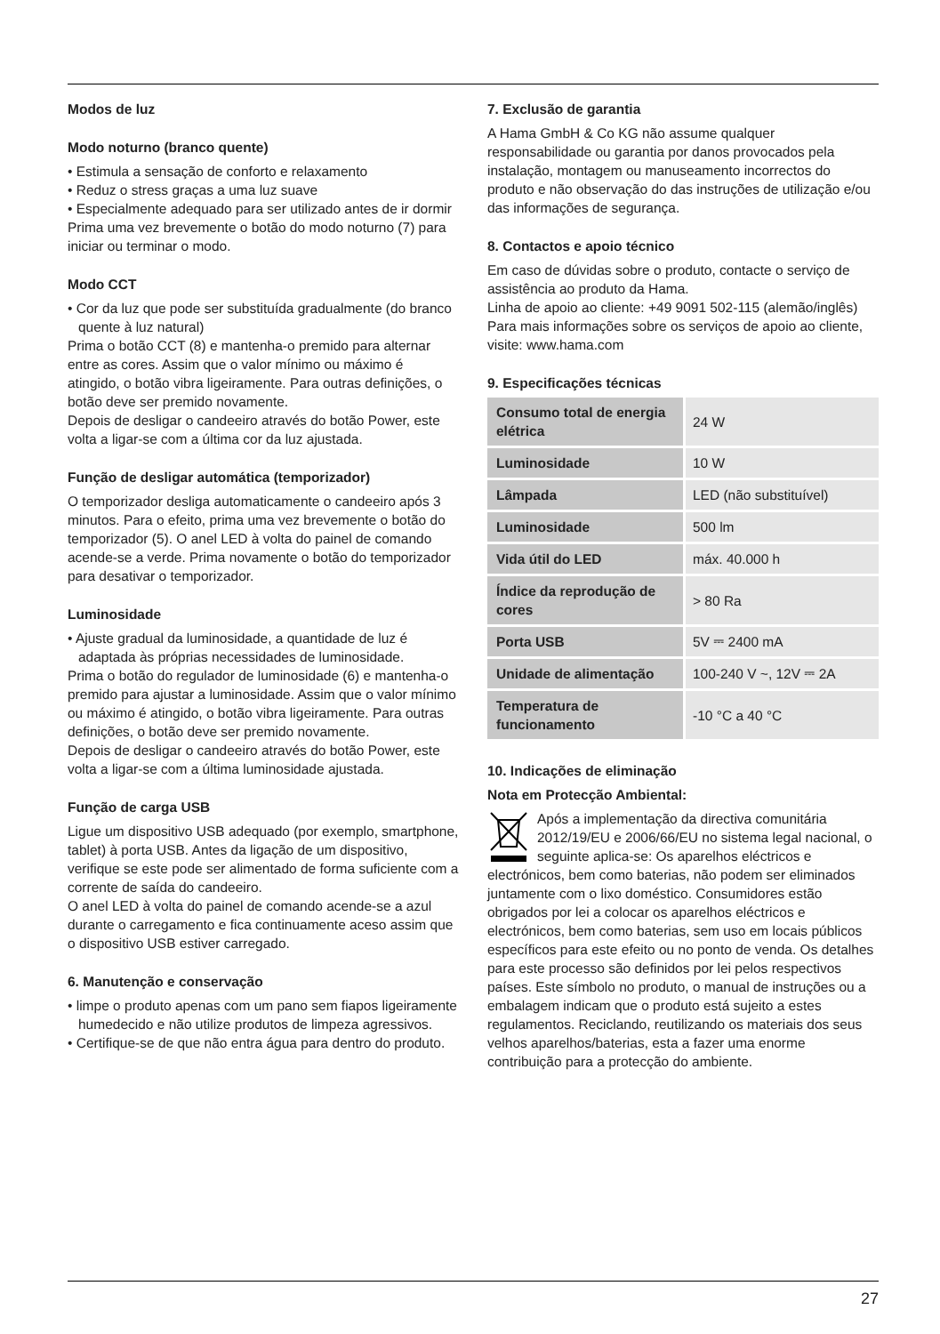Modos de luz
Modo noturno (branco quente)
• Estimula a sensação de conforto e relaxamento
• Reduz o stress graças a uma luz suave
• Especialmente adequado para ser utilizado antes de ir dormir
Prima uma vez brevemente o botão do modo noturno (7) para iniciar ou terminar o modo.
Modo CCT
• Cor da luz que pode ser substituída gradualmente (do branco quente à luz natural)
Prima o botão CCT (8) e mantenha-o premido para alternar entre as cores. Assim que o valor mínimo ou máximo é atingido, o botão vibra ligeiramente. Para outras definições, o botão deve ser premido novamente.
Depois de desligar o candeeiro através do botão Power, este volta a ligar-se com a última cor da luz ajustada.
Função de desligar automática (temporizador)
O temporizador desliga automaticamente o candeeiro após 3 minutos. Para o efeito, prima uma vez brevemente o botão do temporizador (5). O anel LED à volta do painel de comando acende-se a verde. Prima novamente o botão do temporizador para desativar o temporizador.
Luminosidade
• Ajuste gradual da luminosidade, a quantidade de luz é adaptada às próprias necessidades de luminosidade.
Prima o botão do regulador de luminosidade (6) e mantenha-o premido para ajustar a luminosidade. Assim que o valor mínimo ou máximo é atingido, o botão vibra ligeiramente. Para outras definições, o botão deve ser premido novamente.
Depois de desligar o candeeiro através do botão Power, este volta a ligar-se com a última luminosidade ajustada.
Função de carga USB
Ligue um dispositivo USB adequado (por exemplo, smartphone, tablet) à porta USB. Antes da ligação de um dispositivo, verifique se este pode ser alimentado de forma suficiente com a corrente de saída do candeeiro.
O anel LED à volta do painel de comando acende-se a azul durante o carregamento e fica continuamente aceso assim que o dispositivo USB estiver carregado.
6. Manutenção e conservação
• limpe o produto apenas com um pano sem fiapos ligeiramente humedecido e não utilize produtos de limpeza agressivos.
• Certifique-se de que não entra água para dentro do produto.
7. Exclusão de garantia
A Hama GmbH & Co KG não assume qualquer responsabilidade ou garantia por danos provocados pela instalação, montagem ou manuseamento incorrectos do produto e não observação do das instruções de utilização e/ou das informações de segurança.
8. Contactos e apoio técnico
Em caso de dúvidas sobre o produto, contacte o serviço de assistência ao produto da Hama.
Linha de apoio ao cliente: +49 9091 502-115 (alemão/inglês)
Para mais informações sobre os serviços de apoio ao cliente, visite: www.hama.com
9. Especificações técnicas
| Consumo total de energia elétrica | 24 W |
| Luminosidade | 10 W |
| Lâmpada | LED (não substituível) |
| Luminosidade | 500 lm |
| Vida útil do LED | máx. 40.000 h |
| Índice da reprodução de cores | > 80 Ra |
| Porta USB | 5V ⎓ 2400 mA |
| Unidade de alimentação | 100-240 V ~, 12V ⎓ 2A |
| Temperatura de funcionamento | -10 °C a 40 °C |
10. Indicações de eliminação
Nota em Protecção Ambiental:
Após a implementação da directiva comunitária 2012/19/EU e 2006/66/EU no sistema legal nacional, o seguinte aplica-se: Os aparelhos eléctricos e electrónicos, bem como baterias, não podem ser eliminados juntamente com o lixo doméstico. Consumidores estão obrigados por lei a colocar os aparelhos eléctricos e electrónicos, bem como baterias, sem uso em locais públicos específicos para este efeito ou no ponto de venda. Os detalhes para este processo são definidos por lei pelos respectivos países. Este símbolo no produto, o manual de instruções ou a embalagem indicam que o produto está sujeito a estes regulamentos. Reciclando, reutilizando os materiais dos seus velhos aparelhos/baterias, esta a fazer uma enorme contribuição para a protecção do ambiente.
27